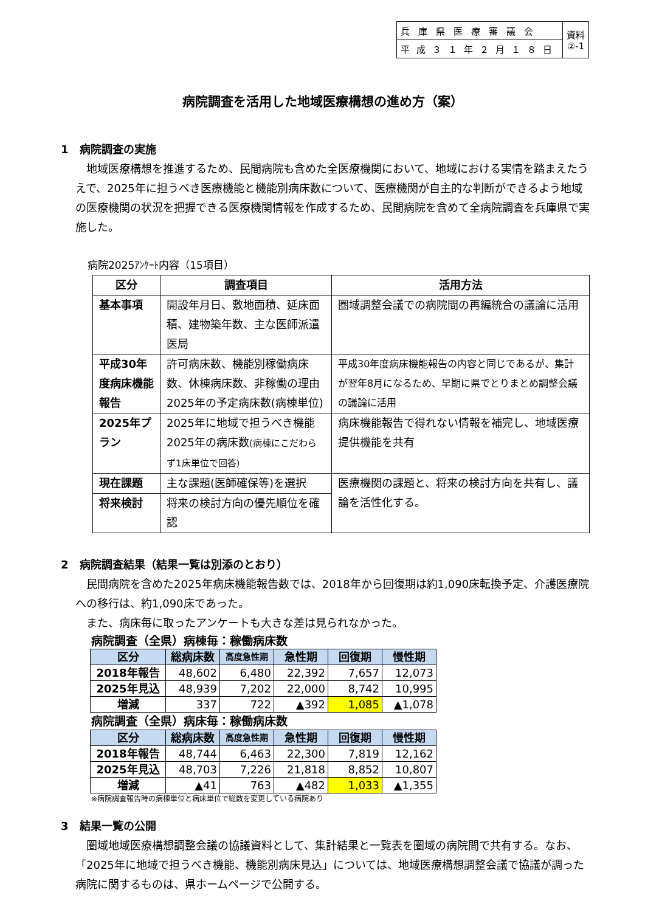| 兵庫県医療審議会 | 資料 ②-1 |
| 平成３１年２月１８日 | |
病院調査を活用した地域医療構想の進め方（案）
1　病院調査の実施
　地域医療構想を推進するため、民間病院も含めた全医療機関において、地域における実情を踏まえたうえで、2025年に担うべき医療機能と機能別病床数について、医療機関が自主的な判断ができるよう地域の医療機関の状況を把握できる医療機関情報を作成するため、民間病院を含めて全病院調査を兵庫県で実施した。
病院2025ｱﾝｹｰﾄ内容（15項目）
| 区分 | 調査項目 | 活用方法 |
| --- | --- | --- |
| 基本事項 | 開設年月日、敷地面積、延床面積、建物築年数、主な医師派遣医局 | 圏域調整会議での病院間の再編統合の議論に活用 |
| 平成30年度病床機能報告 | 許可病床数、機能別稼働病床数、休棟病床数、非稼働の理由 2025年の予定病床数(病棟単位) | 平成30年度病床機能報告の内容と同じであるが、集計が翌年8月になるため、早期に県でとりまとめ調整会議の議論に活用 |
| 2025年プラン | 2025年に地域で担うべき機能 2025年の病床数 (病棟にこだわらず1床単位で回答) | 病床機能報告で得れない情報を補完し、地域医療提供機能を共有 |
| 現在課題 | 主な課題(医師確保等)を選択 | 医療機関の課題と、将来の検討方向を共有し、議論を活性化する。 |
| 将来検討 | 将来の検討方向の優先順位を確認 | |
2　病院調査結果（結果一覧は別添のとおり）
　民間病院を含めた2025年病床機能報告数では、2018年から回復期は約1,090床転換予定、介護医療院への移行は、約1,090床であった。
　また、病床毎に取ったアンケートも大きな差は見られなかった。
病院調査（全県）病棟毎：稼働病床数
| 区分 | 総病床数 | 高度急性期 | 急性期 | 回復期 | 慢性期 |
| --- | --- | --- | --- | --- | --- |
| 2018年報告 | 48,602 | 6,480 | 22,392 | 7,657 | 12,073 |
| 2025年見込 | 48,939 | 7,202 | 22,000 | 8,742 | 10,995 |
| 増減 | 337 | 722 | ▲392 | 1,085 | ▲1,078 |
病院調査（全県）病床毎：稼働病床数
| 区分 | 総病床数 | 高度急性期 | 急性期 | 回復期 | 慢性期 |
| --- | --- | --- | --- | --- | --- |
| 2018年報告 | 48,744 | 6,463 | 22,300 | 7,819 | 12,162 |
| 2025年見込 | 48,703 | 7,226 | 21,818 | 8,852 | 10,807 |
| 増減 | ▲41 | 763 | ▲482 | 1,033 | ▲1,355 |
※病院調査報告時の病棟単位と病床単位で総数を変更している病院あり
3　結果一覧の公開
　圏域地域医療構想調整会議の協議資料として、集計結果と一覧表を圏域の病院間で共有する。なお、「2025年に地域で担うべき機能、機能別病床見込」については、地域医療構想調整会議で協議が調った病院に関するものは、県ホームページで公開する。